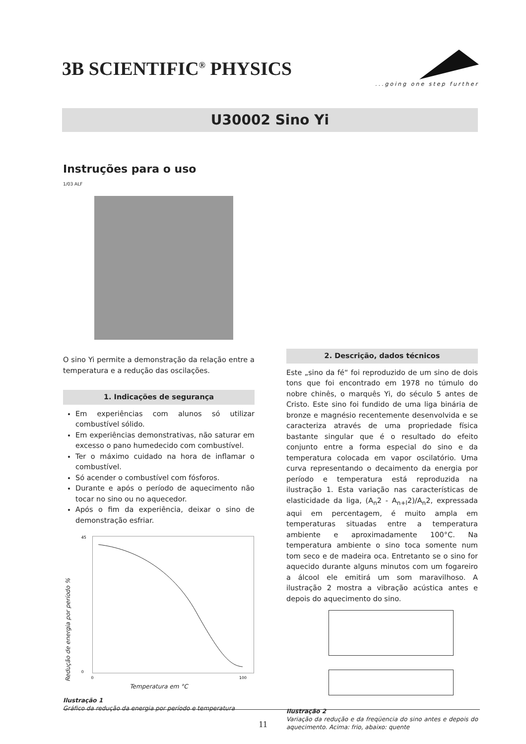3B SCIENTIFIC<sup>®</sup> PHYSICS
...going one step further
U30002 Sino Yi
Instruções para o uso
1/03 ALF
O sino Yi permite a demonstração da relação entre a temperatura e a redução das oscilações.
1. Indicações de segurança
Em experiências com alunos só utilizar combustível sólido.
Em experiências demonstrativas, não saturar em excesso o pano humedecido com combustível.
Ter o máximo cuidado na hora de inflamar o combustível.
Só acender o combustível com fósforos.
Durante e após o período de aquecimento não tocar no sino ou no aquecedor.
Após o fim da experiência, deixar o sino de demonstração esfriar.
Redução de energia por período %
45
0
0
100
Temperatura em °C
Ilustração 1
Gráfico da redução da energia por período e temperatura
2. Descrição, dados técnicos
Este „sino da fé“ foi reproduzido de um sino de dois tons que foi encontrado em 1978 no túmulo do nobre chinês, o marquês Yi, do século 5 antes de Cristo. Este sino foi fundido de uma liga binária de bronze e magnésio recentemente desenvolvida e se caracteriza através de uma propriedade física bastante singular que é o resultado do efeito conjunto entre a forma especial do sino e da temperatura colocada em vapor oscilatório. Uma curva representando o decaimento da energia por período e temperatura está reproduzida na ilustração 1. Esta variação nas características de elasticidade da liga, (A<sub>n</sub>2 - A<sub>n+l</sub>2)/A<sub>n</sub>2, expressada aqui em percentagem, é muito ampla em temperaturas situadas entre a temperatura ambiente e aproximadamente 100°C. Na temperatura ambiente o sino toca somente num tom seco e de madeira oca. Entretanto se o sino for aquecido durante alguns minutos com um fogareiro a álcool ele emitirá um som maravilhoso. A ilustração 2 mostra a vibração acústica antes e depois do aquecimento do sino.
Ilustração 2
Variação da redução e da freqüencia do sino antes e depois do aquecimento. Acima: frio, abaixo: quente
11